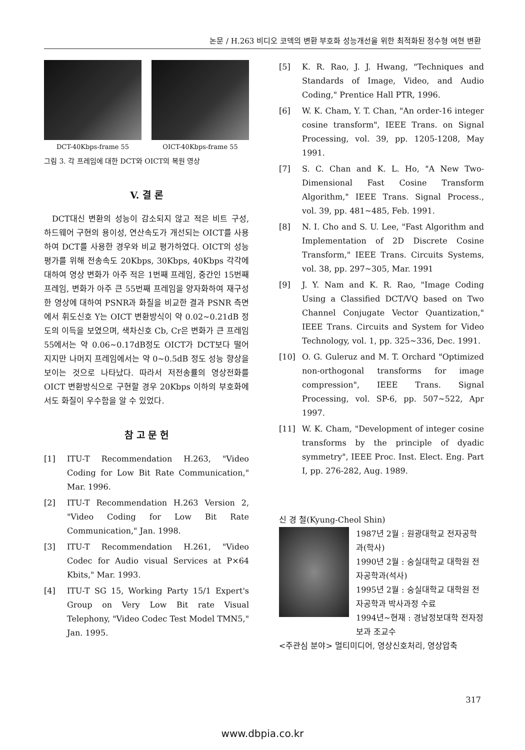논문 / H.263 비디오 코덱의 변환 부호화 성능개선을 위한 최적화된 정수형 여현 변환
DCT-40Kbps-frame 55 OICT-40Kbps-frame 55
그림 3. 각 프레임에 대한 DCT와 OICT의 복원 영상
V. 결 론
DCT대신 변환의 성능이 감소되지 않고 적은 비트 구성, 하드웨어 구현의 용이성, 연산속도가 개선되는 OICT를 사용하여 DCT를 사용한 경우와 비교 평가하였다. OICT의 성능평가를 위해 전송속도 20Kbps, 30Kbps, 40Kbps 각각에 대하여 영상 변화가 아주 적은 1번째 프레임, 중간인 15번째 프레임, 변화가 아주 큰 55번째 프레임을 양자화하여 재구성한 영상에 대하여 PSNR과 화질을 비교한 결과 PSNR 측면에서 휘도신호 Y는 OICT 변환방식이 약 0.02~0.21dB 정도의 이득을 보였으며, 색차신호 Cb, Cr은 변화가 큰 프레임 55에서는 약 0.06~0.17dB정도 OICT가 DCT보다 떨어지지만 나머지 프레임에서는 약 0~0.5dB 정도 성능 향상을 보이는 것으로 나타났다. 따라서 저전송률의 영상전화를 OICT 변환방식으로 구현할 경우 20Kbps 이하의 부호화에서도 화질이 우수함을 알 수 있었다.
참 고 문 헌
[1] ITU-T Recommendation H.263, "Video Coding for Low Bit Rate Communication," Mar. 1996.
[2] ITU-T Recommendation H.263 Version 2, "Video Coding for Low Bit Rate Communication," Jan. 1998.
[3] ITU-T Recommendation H.261, "Video Codec for Audio visual Services at P×64 Kbits," Mar. 1993.
[4] ITU-T SG 15, Working Party 15/1 Expert's Group on Very Low Bit rate Visual Telephony, "Video Codec Test Model TMN5," Jan. 1995.
[5] K. R. Rao, J. J. Hwang, "Techniques and Standards of Image, Video, and Audio Coding," Prentice Hall PTR, 1996.
[6] W. K. Cham, Y. T. Chan, "An order-16 integer cosine transform", IEEE Trans. on Signal Processing, vol. 39, pp. 1205-1208, May 1991.
[7] S. C. Chan and K. L. Ho, "A New Two-Dimensional Fast Cosine Transform Algorithm," IEEE Trans. Signal Process., vol. 39, pp. 481~485, Feb. 1991.
[8] N. I. Cho and S. U. Lee, "Fast Algorithm and Implementation of 2D Discrete Cosine Transform," IEEE Trans. Circuits Systems, vol. 38, pp. 297~305, Mar. 1991
[9] J. Y. Nam and K. R. Rao, "Image Coding Using a Classified DCT/VQ based on Two Channel Conjugate Vector Quantization," IEEE Trans. Circuits and System for Video Technology, vol. 1, pp. 325~336, Dec. 1991.
[10] O. G. Guleruz and M. T. Orchard "Optimized non-orthogonal transforms for image compression", IEEE Trans. Signal Processing, vol. SP-6, pp. 507~522, Apr 1997.
[11] W. K. Cham, "Development of integer cosine transforms by the principle of dyadic symmetry", IEEE Proc. Inst. Elect. Eng. Part I, pp. 276-282, Aug. 1989.
신 경 철(Kyung-Cheol Shin)
1987년 2월 : 원광대학교 전자공학과(학사)
1990년 2월 : 숭실대학교 대학원 전자공학과(석사)
1995년 2월 : 숭실대학교 대학원 전자공학과 박사과정 수료
1994년~현재 : 경남정보대학 전자정보과 조교수
<주관심 분야> 멀티미디어, 영상신호처리, 영상압축
317
www.dbpia.co.kr